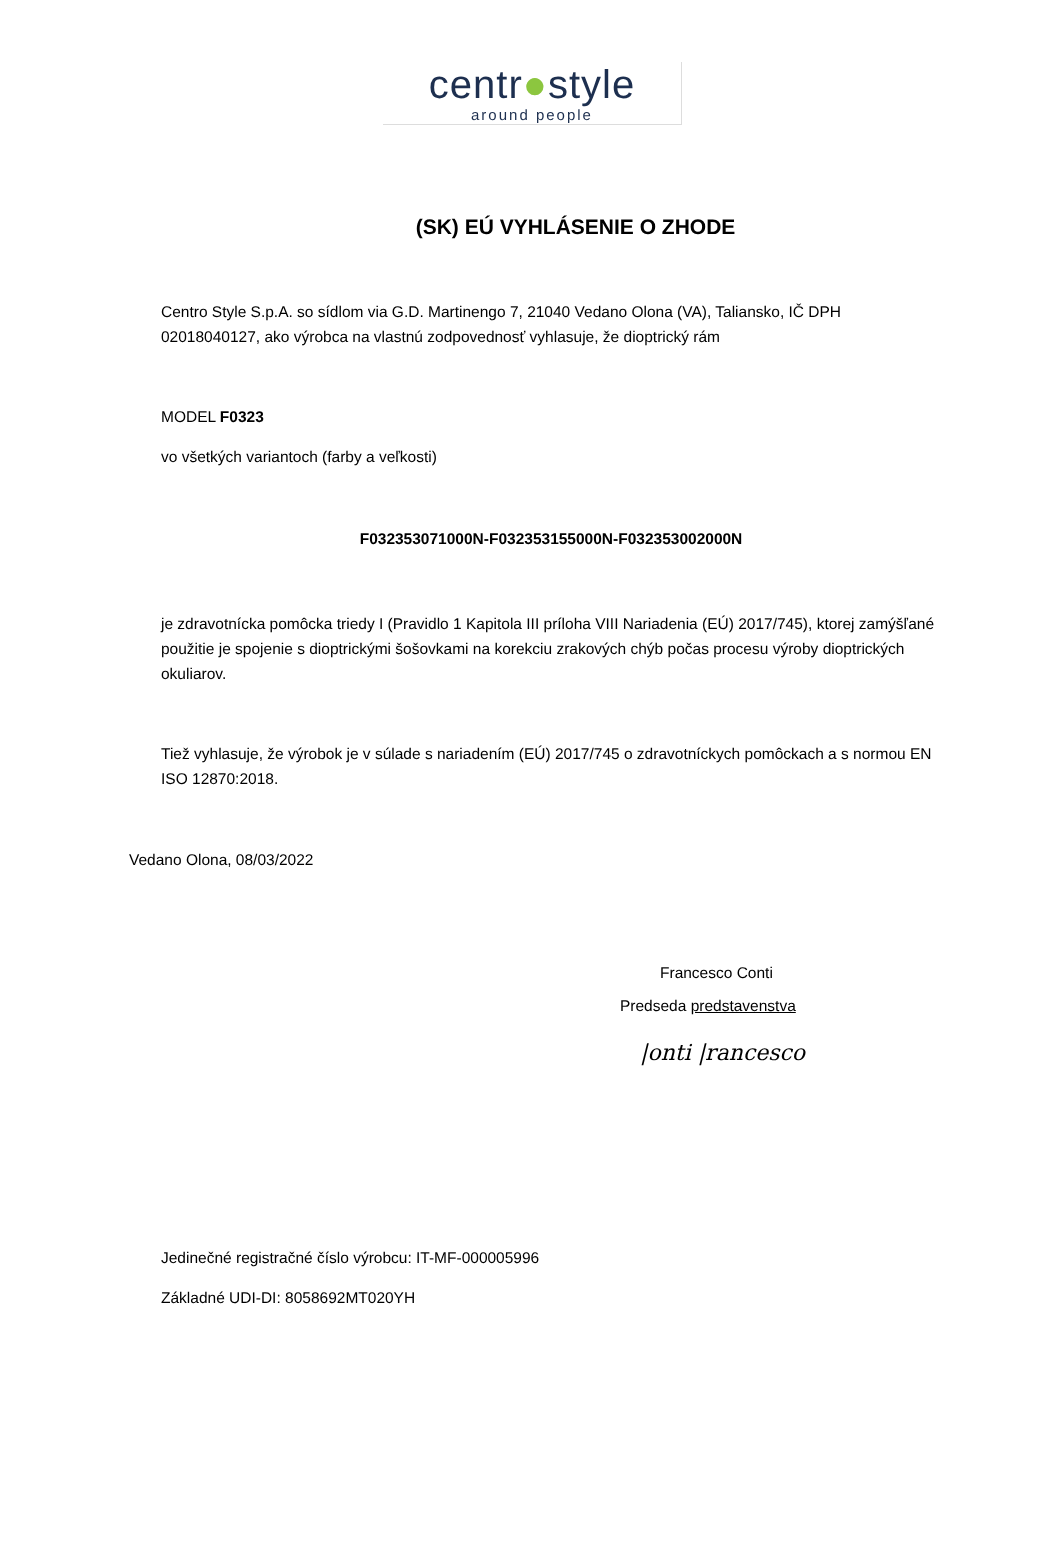centr●style
around people
(SK) EÚ VYHLÁSENIE O ZHODE
Centro Style S.p.A. so sídlom via G.D. Martinengo 7, 21040 Vedano Olona (VA), Taliansko, IČ DPH 02018040127, ako výrobca na vlastnú zodpovednosť vyhlasuje, že dioptrický rám
MODEL F0323
vo všetkých variantoch (farby a veľkosti)
F032353071000N-F032353155000N-F032353002000N
je zdravotnícka pomôcka triedy I (Pravidlo 1 Kapitola III príloha VIII Nariadenia (EÚ) 2017/745), ktorej zamýšľané použitie je spojenie s dioptrickými šošovkami na korekciu zrakových chýb počas procesu výroby dioptrických okuliarov.
Tiež vyhlasuje, že výrobok je v súlade s nariadením (EÚ) 2017/745 o zdravotníckych pomôckach a s normou EN ISO 12870:2018.
Vedano Olona, 08/03/2022
Francesco Conti
Predseda predstavenstva
|onti |rancesco
Jedinečné registračné číslo výrobcu: IT-MF-000005996
Základné UDI-DI: 8058692MT020YH